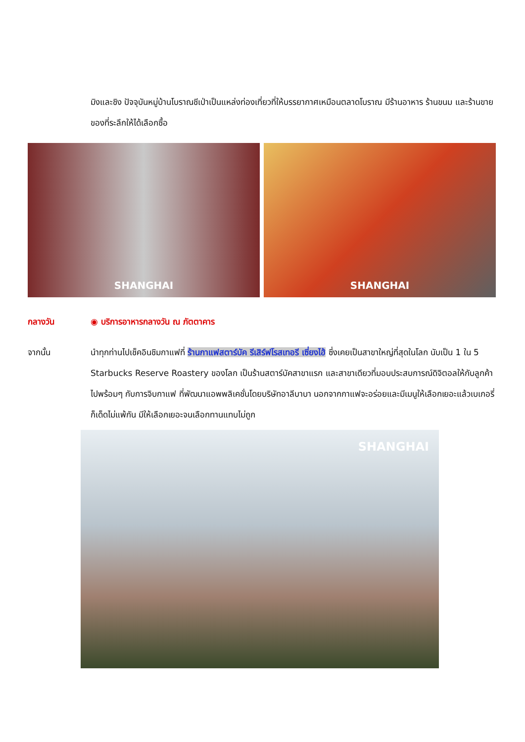มิงและชิง ปัจจุบันหมู่บ้านโบราณชีเป่าเป็นแหล่งท่องเที่ยวที่ให้บรรยากาศเหมือนตลาดโบราณ มีร้านอาหาร ร้านขนม และร้านขายของที่ระลึกให้ได้เลือกซื้อ
SHANGHAI SHANGHAI
กลางวัน ◉ บริการอาหารกลางวัน ณ ภัตตาคาร
จากนั้น นำทุกท่านไปเช็คอินชิมกาแฟที่ ร้านกาแฟสตาร์บัค รีเสิร์ฟโรสเทอรี เซี่ยงไฮ้ ซึ่งเคยเป็นสาขาใหญ่ที่สุดในโลก นับเป็น 1 ใน 5 Starbucks Reserve Roastery ของโลก เป็นร้านสตาร์บัคสาขาแรก และสาขาเดียวที่มอบประสบการณ์ดิจิตอลให้กับลูกค้าไปพร้อมๆ กับการจิบกาแฟ ที่พัฒนาแอพพลิเคชั่นโดยบริษัทอาลีบาบา นอกจากกาแฟจะอร่อยและมีเมนูให้เลือกเยอะแล้วเบเกอรี่ก็เด็ดไม่แพ้กัน มีให้เลือกเยอะจนเลือกทานแทบไม่ถูก
SHANGHAI